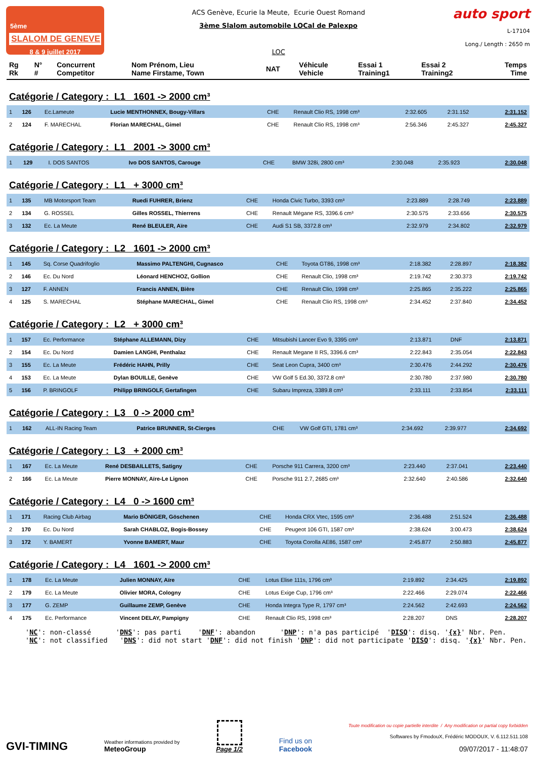5ème
SLALOM DE GENEVE
8 & 9 juillet 2017
ACS Genève, Ecurie la Meute, Ecurie Ouest Romand
3ème Slalom automobile LOCal de Palexpo
LOC
auto sport
L-17104
Long./ Length : 2650 m
| Rg Rk | N° # | Concurrent Competitor | Nom Prénom, Lieu Name Firstame, Town | NAT | Véhicule Vehicle | Essai 1 Training1 | Essai 2 Training2 | Temps Time |
| --- | --- | --- | --- | --- | --- | --- | --- | --- |
Catégorie / Category : L1 1601 -> 2000 cm³
| 1 | 126 | Ec.Lameute | Lucie MENTHONNEX, Bougy-Villars | CHE | Renault Clio RS, 1998 cm³ | 2:32.605 | 2:31.152 | 2:31.152 |
| 2 | 124 | F. MARECHAL | Florian MARECHAL, Gimel | CHE | Renault Clio RS, 1998 cm³ | 2:56.346 | 2:45.327 | 2:45.327 |
Catégorie / Category : L1 2001 -> 3000 cm³
| 1 | 129 | I. DOS SANTOS | Ivo DOS SANTOS, Carouge | CHE | BMW 328i, 2800 cm³ | 2:30.048 | 2:35.923 | 2:30.048 |
Catégorie / Category : L1 + 3000 cm³
| 1 | 135 | MB Motorsport Team | Ruedi FUHRER, Brienz | CHE | Honda Civic Turbo, 3393 cm³ | 2:23.889 | 2:28.749 | 2:23.889 |
| 2 | 134 | G. ROSSEL | Gilles ROSSEL, Thierrens | CHE | Renault Mégane RS, 3396.6 cm³ | 2:30.575 | 2:33.656 | 2:30.575 |
| 3 | 132 | Ec. La Meute | René BLEULER, Aïre | CHE | Audi S1 SB, 3372.8 cm³ | 2:32.979 | 2:34.802 | 2:32.979 |
Catégorie / Category : L2 1601 -> 2000 cm³
| 1 | 145 | Sq. Corse Quadrifoglio | Massimo PALTENGHI, Cugnasco | CHE | Toyota GT86, 1998 cm³ | 2:18.382 | 2:28.897 | 2:18.382 |
| 2 | 146 | Ec. Du Nord | Léonard HENCHOZ, Gollion | CHE | Renault Clio, 1998 cm³ | 2:19.742 | 2:30.373 | 2:19.742 |
| 3 | 127 | F. ANNEN | Francis ANNEN, Bière | CHE | Renault Clio, 1998 cm³ | 2:25.865 | 2:35.222 | 2:25.865 |
| 4 | 125 | S. MARECHAL | Stéphane MARECHAL, Gimel | CHE | Renault Clio RS, 1998 cm³ | 2:34.452 | 2:37.840 | 2:34.452 |
Catégorie / Category : L2 + 3000 cm³
| 1 | 157 | Ec. Performance | Stéphane ALLEMANN, Dizy | CHE | Mitsubishi Lancer Evo 9, 3395 cm³ | 2:13.871 | DNF | 2:13.871 |
| 2 | 154 | Ec. Du Nord | Damien LANGHI, Penthalaz | CHE | Renault Megane II RS, 3396.6 cm³ | 2:22.843 | 2:35.054 | 2:22.843 |
| 3 | 155 | Ec. La Meute | Frédéric HAHN, Prilly | CHE | Seat Leon Cupra, 3400 cm³ | 2:30.476 | 2:44.292 | 2:30.476 |
| 4 | 153 | Ec. La Meute | Dylan BOUILLE, Genève | CHE | VW Golf 5 Ed.30, 3372.8 cm³ | 2:30.780 | 2:37.980 | 2:30.780 |
| 5 | 156 | P. BRINGOLF | Philipp BRINGOLF, Gertafingen | CHE | Subaru Impreza, 3389.8 cm³ | 2:33.111 | 2:33.854 | 2:33.111 |
Catégorie / Category : L3 0 -> 2000 cm³
| 1 | 162 | ALL-IN Racing Team | Patrice BRUNNER, St-Cierges | CHE | VW Golf GTI, 1781 cm³ | 2:34.692 | 2:39.977 | 2:34.692 |
Catégorie / Category : L3 + 2000 cm³
| 1 | 167 | Ec. La Meute | René DESBAILLETS, Satigny | CHE | Porsche 911 Carrera, 3200 cm³ | 2:23.440 | 2:37.041 | 2:23.440 |
| 2 | 166 | Ec. La Meute | Pierre MONNAY, Aïre-Le Lignon | CHE | Porsche 911 2.7, 2685 cm³ | 2:32.640 | 2:40.586 | 2:32.640 |
Catégorie / Category : L4 0 -> 1600 cm³
| 1 | 171 | Racing Club Airbag | Mario BÖNIGER, Göschenen | CHE | Honda CRX Vtec, 1595 cm³ | 2:36.488 | 2:51.524 | 2:36.488 |
| 2 | 170 | Ec. Du Nord | Sarah CHABLOZ, Bogis-Bossey | CHE | Peugeot 106 GTI, 1587 cm³ | 2:38.624 | 3:00.473 | 2:38.624 |
| 3 | 172 | Y. BAMERT | Yvonne BAMERT, Maur | CHE | Toyota Corolla AE86, 1587 cm³ | 2:45.877 | 2:50.883 | 2:45.877 |
Catégorie / Category : L4 1601 -> 2000 cm³
| 1 | 178 | Ec. La Meute | Julien MONNAY, Aïre | CHE | Lotus Elise 111s, 1796 cm³ | 2:19.892 | 2:34.425 | 2:19.892 |
| 2 | 179 | Ec. La Meute | Olivier MORA, Cologny | CHE | Lotus Exige Cup, 1796 cm³ | 2:22.466 | 2:29.074 | 2:22.466 |
| 3 | 177 | G. ZEMP | Guillaume ZEMP, Genève | CHE | Honda Integra Type R, 1797 cm³ | 2:24.562 | 2:42.693 | 2:24.562 |
| 4 | 175 | Ec. Performance | Vincent DELAY, Pampigny | CHE | Renault Clio RS, 1998 cm³ | 2:28.207 | DNS | 2:28.207 |
'NC': non-classé 'DNS': pas parti 'DNF': abandon 'DNP': n'a pas participé 'DISQ': disq. '{x}' Nbr. Pen. 'NC': not classified 'DNS': did not start 'DNF': did not finish 'DNP': did not participate 'DISQ': disq. '{x}' Nbr. Pen.
GVI-TIMING
Weather informations provided by
MeteoGroup
Page 1/2
Find us on
Facebook
Toute modification ou copie partielle interdite / Any modification or partial copy forbidden
Softwares by FmodouX, Frédéric MODOUX, V. 6.112.511.108
09/07/2017 - 11:48:07